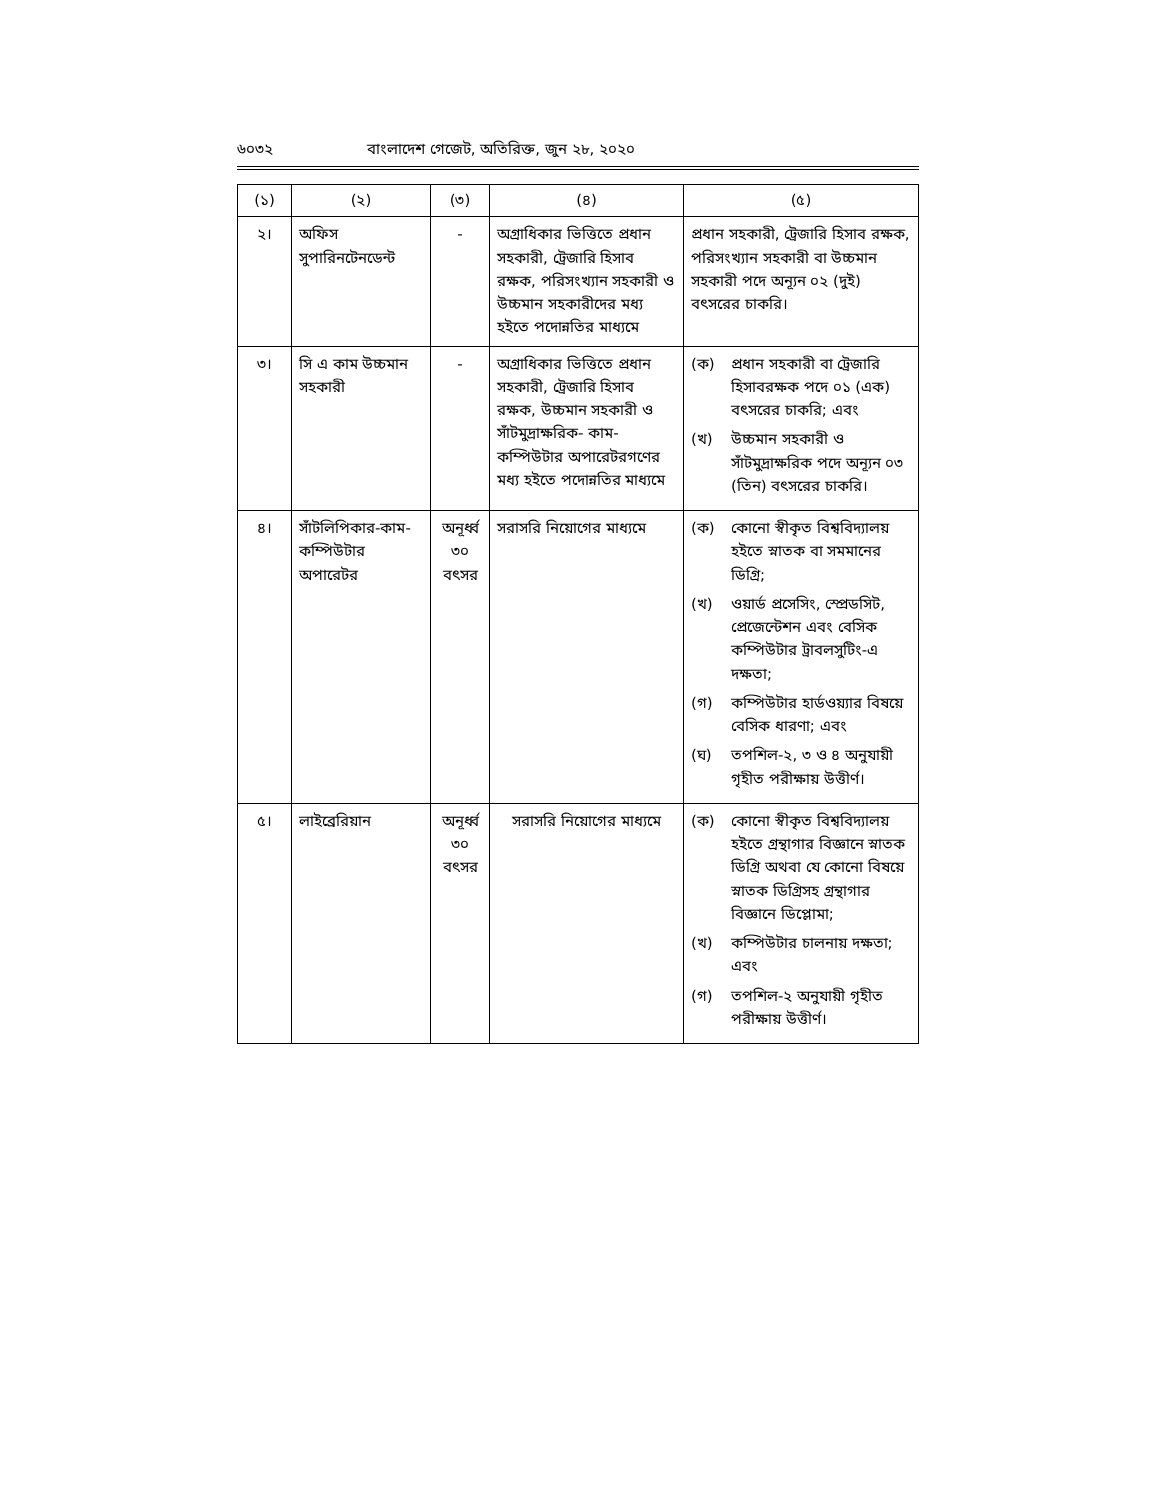৬০৩২ বাংলাদেশ গেজেট, অতিরিক্ত, জুন ২৮, ২০২০
| (১) | (২) | (৩) | (৪) | (৫) |
| --- | --- | --- | --- | --- |
| ২। | অফিস সুপারিনটেনডেন্ট | - | অগ্রাধিকার ভিত্তিতে প্রধান সহকারী, ট্রেজারি হিসাব রক্ষক, পরিসংখ্যান সহকারী ও উচ্চমান সহকারীদের মধ্য হইতে পদোন্নতির মাধ্যমে | প্রধান সহকারী, ট্রেজারি হিসাব রক্ষক, পরিসংখ্যান সহকারী বা উচ্চমান সহকারী পদে অন্যূন ০২ (দুই) বৎসরের চাকরি। |
| ৩। | সি এ কাম উচ্চমান সহকারী | - | অগ্রাধিকার ভিত্তিতে প্রধান সহকারী, ট্রেজারি হিসাব রক্ষক, উচ্চমান সহকারী ও সাঁটমুদ্রাক্ষরিক- কাম- কম্পিউটার অপারেটরগণের মধ্য হইতে পদোন্নতির মাধ্যমে | (ক) প্রধান সহকারী বা ট্রেজারি হিসাবরক্ষক পদে ০১ (এক) বৎসরের চাকরি; এবং (খ) উচ্চমান সহকারী ও সাঁটমুদ্রাক্ষরিক পদে অন্যূন ০৩ (তিন) বৎসরের চাকরি। |
| ৪। | সাঁটলিপিকার-কাম-কম্পিউটার অপারেটর | অনূর্ধ্ব ৩০ বৎসর | সরাসরি নিয়োগের মাধ্যমে | (ক) কোনো স্বীকৃত বিশ্ববিদ্যালয় হইতে স্নাতক বা সমমানের ডিগ্রি; (খ) ওয়ার্ড প্রসেসিং, স্প্রেডসিট, প্রেজেন্টেশন এবং বেসিক কম্পিউটার ট্রাবলসুটিং-এ দক্ষতা; (গ) কম্পিউটার হার্ডওয়্যার বিষয়ে বেসিক ধারণা; এবং (ঘ) তপশিল-২, ৩ ও ৪ অনুযায়ী গৃহীত পরীক্ষায় উত্তীর্ণ। |
| ৫। | লাইব্রেরিয়ান | অনূর্ধ্ব ৩০ বৎসর | সরাসরি নিয়োগের মাধ্যমে | (ক) কোনো স্বীকৃত বিশ্ববিদ্যালয় হইতে গ্রন্থাগার বিজ্ঞানে স্নাতক ডিগ্রি অথবা যে কোনো বিষয়ে স্নাতক ডিগ্রিসহ গ্রন্থাগার বিজ্ঞানে ডিপ্লোমা; (খ) কম্পিউটার চালনায় দক্ষতা; এবং (গ) তপশিল-২ অনুযায়ী গৃহীত পরীক্ষায় উত্তীর্ণ। |